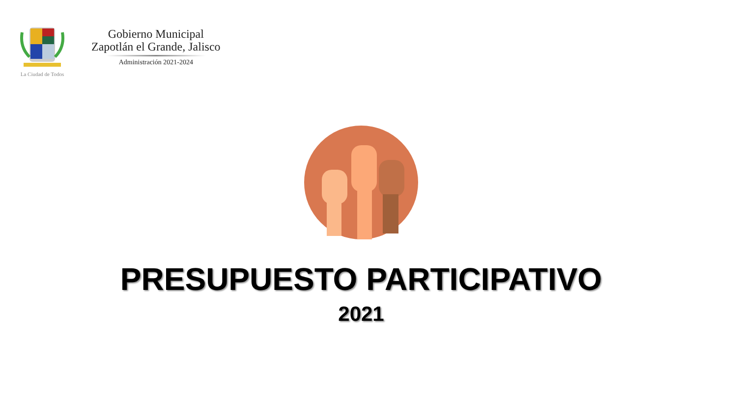La Ciudad de Todos
Gobierno Municipal
Zapotlán el Grande, Jalisco
Administración 2021-2024
PRESUPUESTO PARTICIPATIVO
2021